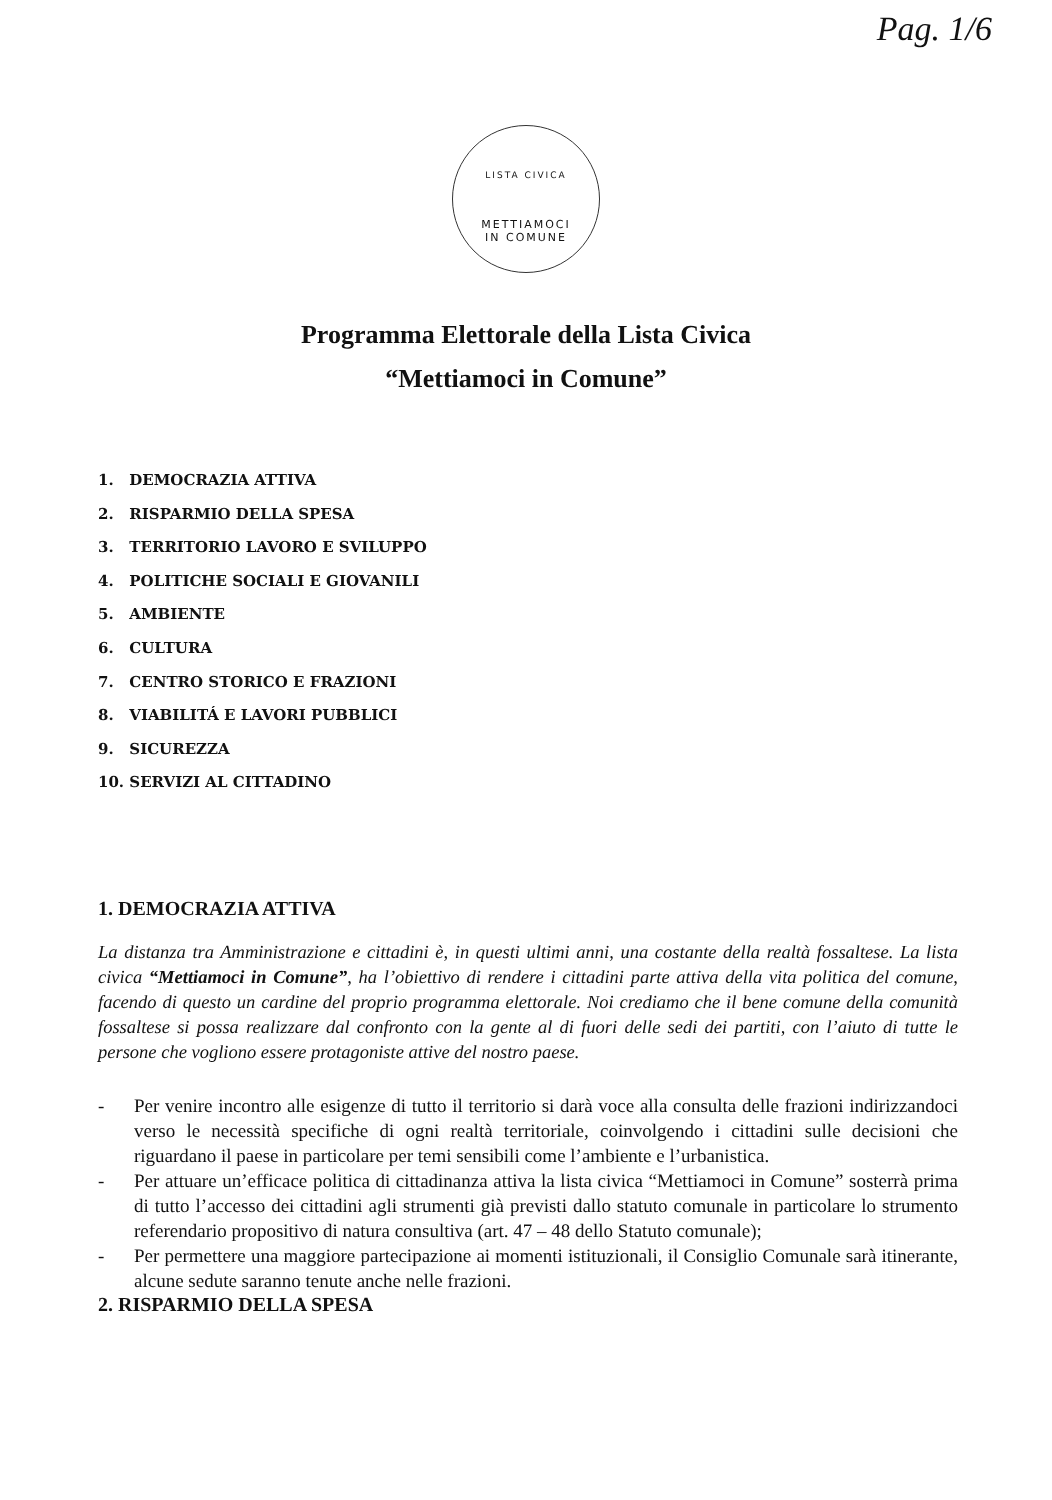Pag. 1/6
LISTA CIVICA
METTIAMOCI
IN COMUNE
Programma Elettorale della Lista Civica
“Mettiamoci in Comune”
1. DEMOCRAZIA ATTIVA
2. RISPARMIO DELLA SPESA
3. TERRITORIO LAVORO E SVILUPPO
4. POLITICHE SOCIALI E GIOVANILI
5. AMBIENTE
6. CULTURA
7. CENTRO STORICO E FRAZIONI
8. VIABILITÁ E LAVORI PUBBLICI
9. SICUREZZA
10. SERVIZI AL CITTADINO
1. DEMOCRAZIA ATTIVA
La distanza tra Amministrazione e cittadini è, in questi ultimi anni, una costante della realtà fossaltese. La lista civica “Mettiamoci in Comune”, ha l’obiettivo di rendere i cittadini parte attiva della vita politica del comune, facendo di questo un cardine del proprio programma elettorale. Noi crediamo che il bene comune della comunità fossaltese si possa realizzare dal confronto con la gente al di fuori delle sedi dei partiti, con l’aiuto di tutte le persone che vogliono essere protagoniste attive del nostro paese.
- Per venire incontro alle esigenze di tutto il territorio si darà voce alla consulta delle frazioni indirizzandoci verso le necessità specifiche di ogni realtà territoriale, coinvolgendo i cittadini sulle decisioni che riguardano il paese in particolare per temi sensibili come l’ambiente e l’urbanistica.
- Per attuare un’efficace politica di cittadinanza attiva la lista civica “Mettiamoci in Comune” sosterrà prima di tutto l’accesso dei cittadini agli strumenti già previsti dallo statuto comunale in particolare lo strumento referendario propositivo di natura consultiva (art. 47 – 48 dello Statuto comunale);
- Per permettere una maggiore partecipazione ai momenti istituzionali, il Consiglio Comunale sarà itinerante, alcune sedute saranno tenute anche nelle frazioni.
2. RISPARMIO DELLA SPESA